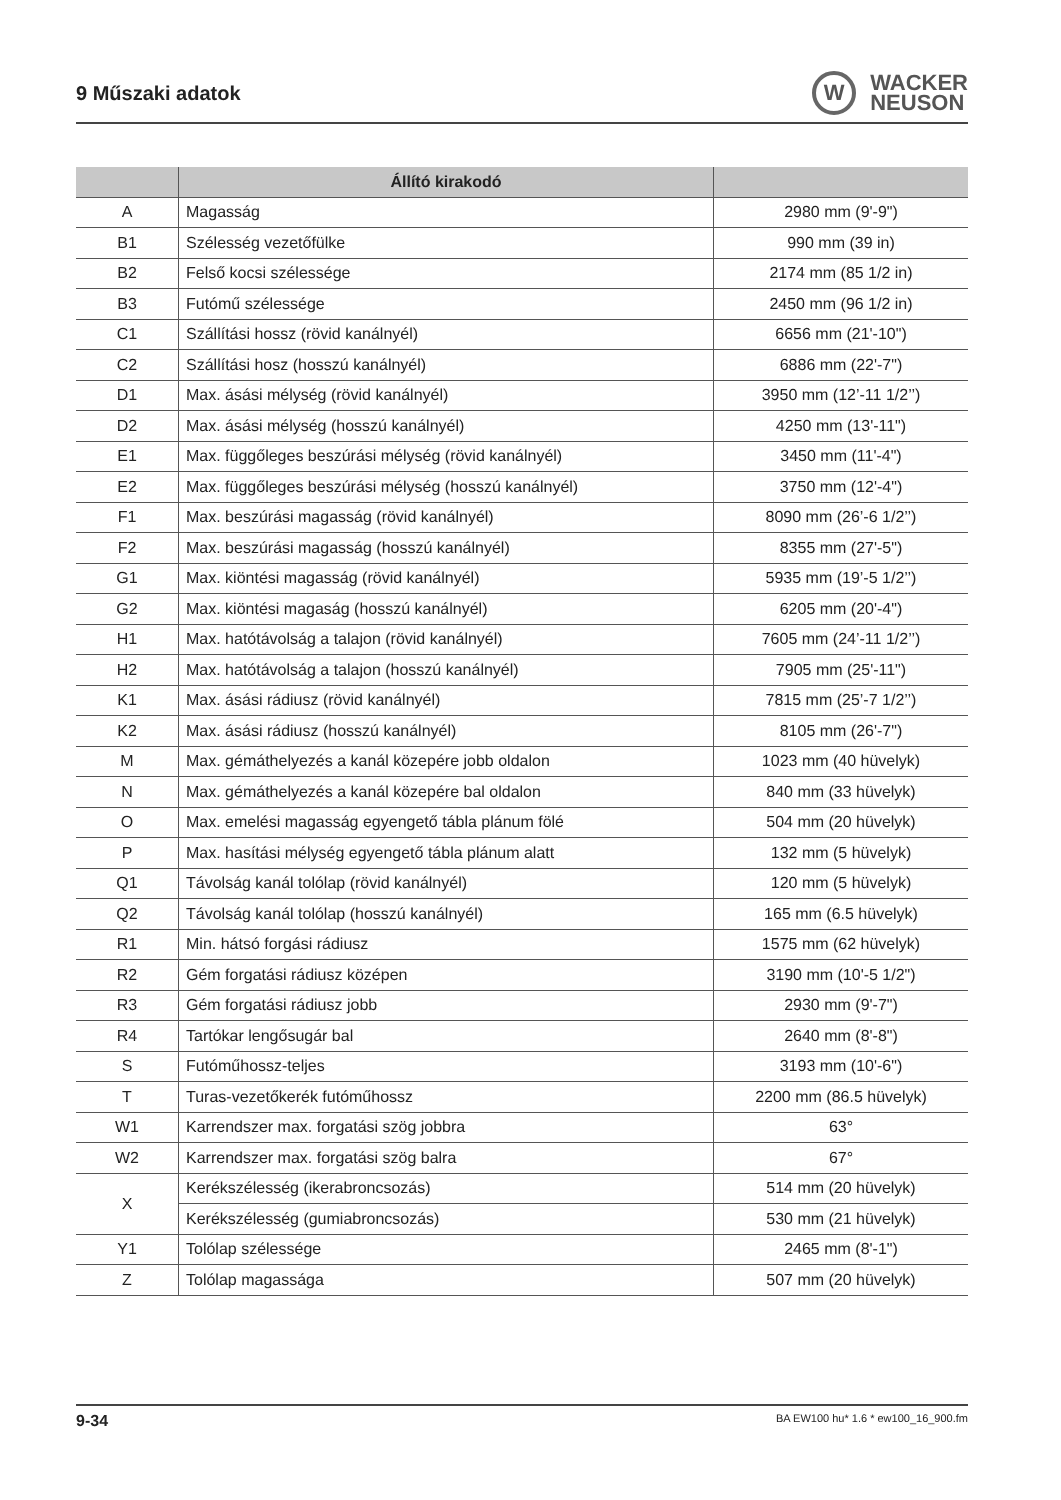9 Műszaki adatok
W
WACKER
NEUSON
| | Állító kirakodó | |
| --- | --- | --- |
| A | Magasság | 2980 mm (9'-9") |
| B1 | Szélesség vezetőfülke | 990 mm (39 in) |
| B2 | Felső kocsi szélessége | 2174 mm (85 1/2 in) |
| B3 | Futómű szélessége | 2450 mm (96 1/2 in) |
| C1 | Szállítási hossz (rövid kanálnyél) | 6656 mm (21'-10") |
| C2 | Szállítási hosz (hosszú kanálnyél) | 6886 mm (22'-7") |
| D1 | Max. ásási mélység (rövid kanálnyél) | 3950 mm (12’-11 1/2’’) |
| D2 | Max. ásási mélység (hosszú kanálnyél) | 4250 mm (13'-11") |
| E1 | Max. függőleges beszúrási mélység (rövid kanálnyél) | 3450 mm (11'-4") |
| E2 | Max. függőleges beszúrási mélység (hosszú kanálnyél) | 3750 mm (12'-4") |
| F1 | Max. beszúrási magasság (rövid kanálnyél) | 8090 mm (26’-6 1/2’’) |
| F2 | Max. beszúrási magasság (hosszú kanálnyél) | 8355 mm (27'-5") |
| G1 | Max. kiöntési magasság (rövid kanálnyél) | 5935 mm (19’-5 1/2’’) |
| G2 | Max. kiöntési magaság (hosszú kanálnyél) | 6205 mm (20'-4") |
| H1 | Max. hatótávolság a talajon (rövid kanálnyél) | 7605 mm (24’-11 1/2’’) |
| H2 | Max. hatótávolság a talajon (hosszú kanálnyél) | 7905 mm (25'-11") |
| K1 | Max. ásási rádiusz (rövid kanálnyél) | 7815 mm (25’-7 1/2’’) |
| K2 | Max. ásási rádiusz (hosszú kanálnyél) | 8105 mm (26'-7") |
| M | Max. gémáthelyezés a kanál közepére jobb oldalon | 1023 mm (40 hüvelyk) |
| N | Max. gémáthelyezés a kanál közepére bal oldalon | 840 mm (33 hüvelyk) |
| O | Max. emelési magasság egyengető tábla plánum fölé | 504 mm (20 hüvelyk) |
| P | Max. hasítási mélység egyengető tábla plánum alatt | 132 mm (5 hüvelyk) |
| Q1 | Távolság kanál tolólap (rövid kanálnyél) | 120 mm (5 hüvelyk) |
| Q2 | Távolság kanál tolólap (hosszú kanálnyél) | 165 mm (6.5 hüvelyk) |
| R1 | Min. hátsó forgási rádiusz | 1575 mm (62 hüvelyk) |
| R2 | Gém forgatási rádiusz középen | 3190 mm (10'-5 1/2") |
| R3 | Gém forgatási rádiusz jobb | 2930 mm (9'-7") |
| R4 | Tartókar lengősugár bal | 2640 mm (8'-8") |
| S | Futóműhossz-teljes | 3193 mm (10'-6") |
| T | Turas-vezetőkerék futóműhossz | 2200 mm (86.5 hüvelyk) |
| W1 | Karrendszer max. forgatási szög jobbra | 63° |
| W2 | Karrendszer max. forgatási szög balra | 67° |
| X | Kerékszélesség (ikerabroncsozás) | 514 mm (20 hüvelyk) |
| | Kerékszélesség (gumiabroncsozás) | 530 mm (21 hüvelyk) |
| Y1 | Tolólap szélessége | 2465 mm (8'-1") |
| Z | Tolólap magassága | 507 mm (20 hüvelyk) |
9-34 BA EW100 hu* 1.6 * ew100_16_900.fm